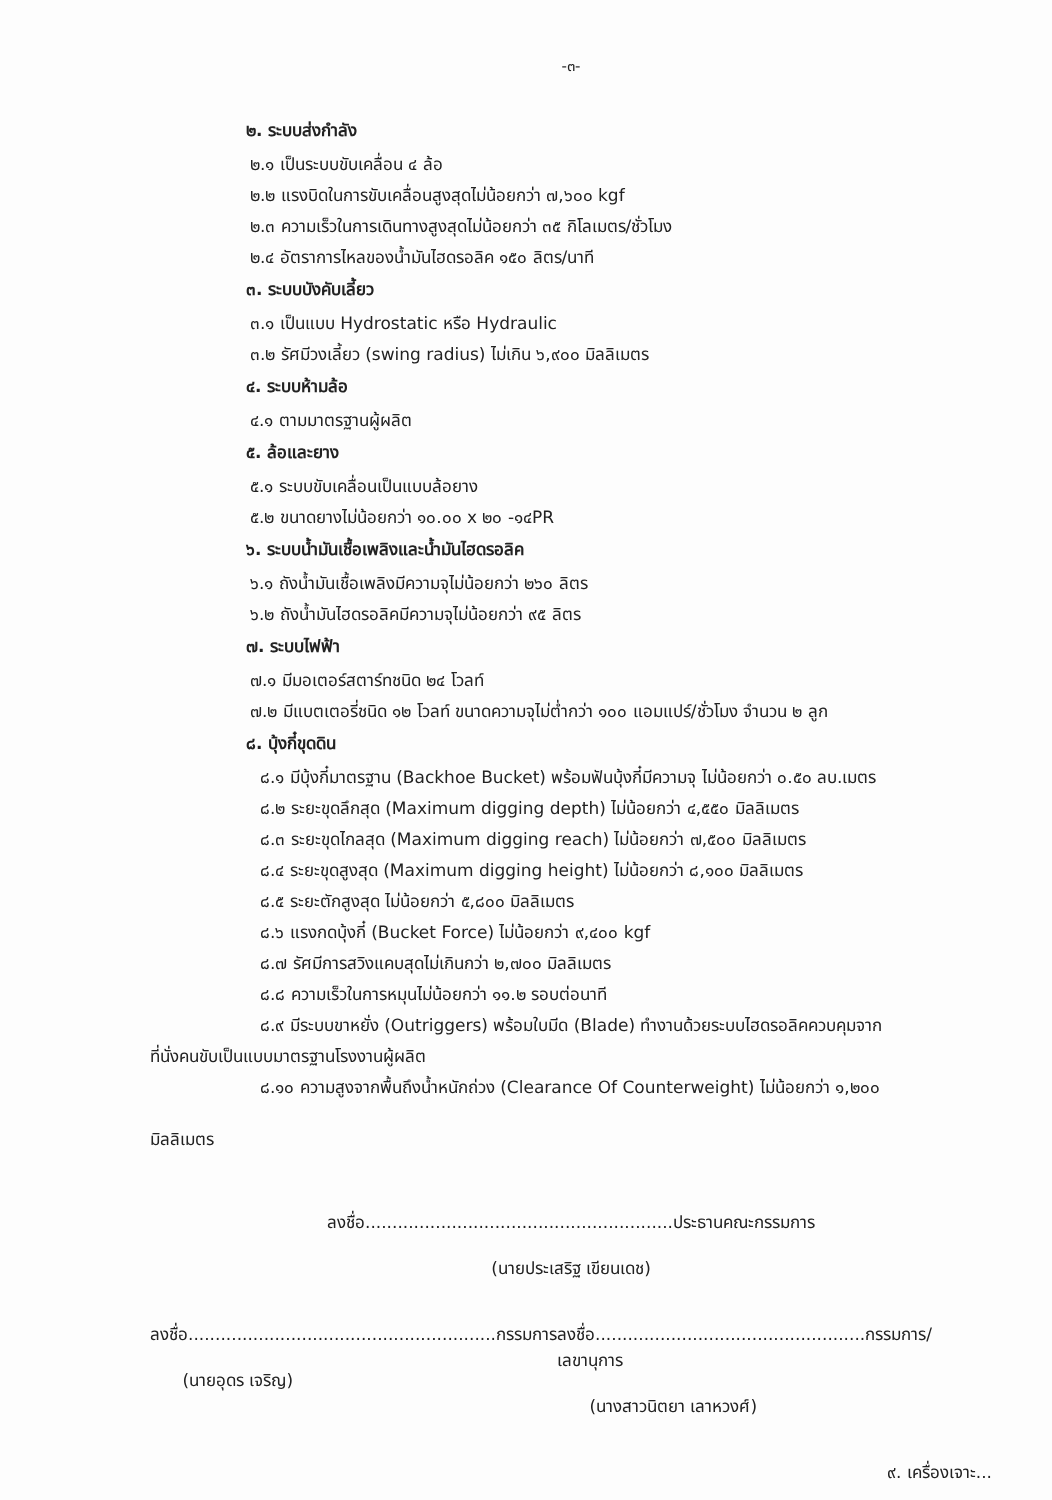-๓-
๒. ระบบส่งกำลัง
๒.๑ เป็นระบบขับเคลื่อน ๔ ล้อ
๒.๒ แรงบิดในการขับเคลื่อนสูงสุดไม่น้อยกว่า ๗,๖๐๐ kgf
๒.๓ ความเร็วในการเดินทางสูงสุดไม่น้อยกว่า ๓๕ กิโลเมตร/ชั่วโมง
๒.๔ อัตราการไหลของน้ำมันไฮดรอลิค ๑๕๐ ลิตร/นาที
๓. ระบบบังคับเลี้ยว
๓.๑ เป็นแบบ Hydrostatic หรือ Hydraulic
๓.๒ รัศมีวงเลี้ยว (swing radius) ไม่เกิน ๖,๙๐๐ มิลลิเมตร
๔. ระบบห้ามล้อ
๔.๑ ตามมาตรฐานผู้ผลิต
๕. ล้อและยาง
๕.๑ ระบบขับเคลื่อนเป็นแบบล้อยาง
๕.๒ ขนาดยางไม่น้อยกว่า ๑๐.๐๐ x ๒๐ -๑๔PR
๖. ระบบน้ำมันเชื้อเพลิงและน้ำมันไฮดรอลิค
๖.๑ ถังน้ำมันเชื้อเพลิงมีความจุไม่น้อยกว่า ๒๖๐ ลิตร
๖.๒ ถังน้ำมันไฮดรอลิคมีความจุไม่น้อยกว่า ๙๕ ลิตร
๗. ระบบไฟฟ้า
๗.๑ มีมอเตอร์สตาร์ทชนิด ๒๔ โวลท์
๗.๒ มีแบตเตอรี่ชนิด ๑๒ โวลท์ ขนาดความจุไม่ต่ำกว่า ๑๐๐ แอมแปร์/ชั่วโมง จำนวน ๒ ลูก
๘. บุ้งกี๋ขุดดิน
๘.๑ มีบุ้งกี๋มาตรฐาน (Backhoe Bucket) พร้อมฟันบุ้งกี๋มีความจุ ไม่น้อยกว่า ๐.๕๐ ลบ.เมตร
๘.๒ ระยะขุดลึกสุด (Maximum digging depth) ไม่น้อยกว่า ๔,๕๕๐ มิลลิเมตร
๘.๓ ระยะขุดไกลสุด (Maximum digging reach) ไม่น้อยกว่า ๗,๕๐๐ มิลลิเมตร
๘.๔ ระยะขุดสูงสุด (Maximum digging height) ไม่น้อยกว่า ๘,๑๐๐ มิลลิเมตร
๘.๕ ระยะตักสูงสุด ไม่น้อยกว่า ๕,๘๐๐ มิลลิเมตร
๘.๖ แรงกดบุ้งกี๋ (Bucket Force) ไม่น้อยกว่า ๙,๔๐๐ kgf
๘.๗ รัศมีการสวิงแคบสุดไม่เกินกว่า ๒,๗๐๐ มิลลิเมตร
๘.๘ ความเร็วในการหมุนไม่น้อยกว่า ๑๑.๒ รอบต่อนาที
๘.๙ มีระบบขาหยั่ง (Outriggers) พร้อมใบมีด (Blade) ทำงานด้วยระบบไฮดรอลิคควบคุมจาก
ที่นั่งคนขับเป็นแบบมาตรฐานโรงงานผู้ผลิต
๘.๑๐ ความสูงจากพื้นถึงน้ำหนักถ่วง (Clearance Of Counterweight) ไม่น้อยกว่า ๑,๒๐๐
มิลลิเมตร
ลงชื่อ.........................................................ประธานคณะกรรมการ
(นายประเสริฐ เขียนเดช)
ลงชื่อ.........................................................กรรมการ
(นายอุดร เจริญ)
ลงชื่อ..................................................กรรมการ/เลขานุการ
(นางสาวนิตยา เลาหวงศ์)
๙. เครื่องเจาะ...